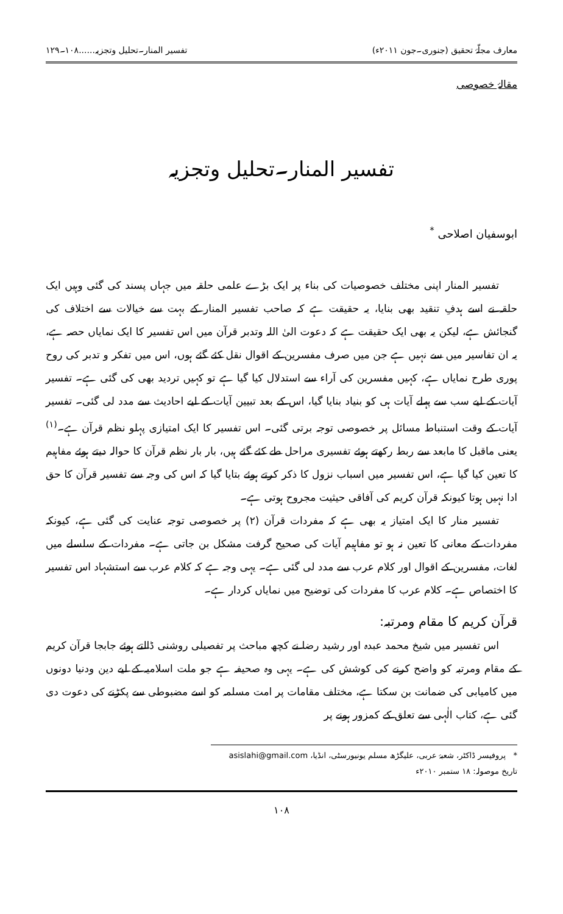معارف مجلّۂ تحقیق (جنوری۔جون ۲۰۱۱ء) تفسیر المنار۔تحلیل وتجزیہ......۱۰۸۔۱۲۹
مقالۂ خصوصی
تفسیر المنار۔تحلیل وتجزیہ
ابوسفیان اصلاحی <sup>*</sup>
تفسیر المنار اپنی مختلف خصوصیات کی بناء پر ایک بڑے علمی حلقہ میں جہاں پسند کی گئی وہیں ایک حلقہ نے اسے ہدفِ تنقید بھی بنایا، یہ حقیقت ہے کہ صاحب تفسیر المنار کے بہت سے خیالات سے اختلاف کی گنجائش ہے، لیکن یہ بھی ایک حقیقت ہے کہ دعوت الیٰ اللہ وتدبر قرآن میں اس تفسیر کا ایک نمایاں حصہ ہے، یہ ان تفاسیر میں سے نہیں ہے جن میں صرف مفسرین کے اقوال نقل کئے گئے ہوں، اس میں تفکر و تدبر کی روح پوری طرح نمایاں ہے، کہیں مفسرین کی آراء سے استدلال کیا گیا ہے تو کہیں تردید بھی کی گئی ہے۔ تفسیر آیات کے لیے سب سے پہلے آیات ہی کو بنیاد بنایا گیا، اس کے بعد تبیین آیات کے لیے احادیث سے مدد لی گئی۔ تفسیر آیات کے وقت استنباط مسائل پر خصوصی توجہ برتی گئی۔ اس تفسیر کا ایک امتیازی پہلو نظم قرآن ہے۔<sup>(۱)</sup> یعنی ماقبل کا مابعد سے ربط رکھتے ہوئے تفسیری مراحل طے کئے گئے ہیں، بار بار نظم قرآن کا حوالہ دیتے ہوئے مفاہیم کا تعین کیا گیا ہے، اس تفسیر میں اسباب نزول کا ذکر کرتے ہوئے بتایا گیا کہ اس کی وجہ سے تفسیر قرآن کا حق ادا نہیں ہوتا کیونکہ قرآن کریم کی آفاقی حیثیت مجروح ہوتی ہے۔
تفسیر منار کا ایک امتیاز یہ بھی ہے کہ مفردات قرآن (۲) پر خصوصی توجہ عنایت کی گئی ہے، کیونکہ مفردات کے معانی کا تعین نہ ہو تو مفاہیم آیات کی صحیح گرفت مشکل بن جاتی ہے۔ مفردات کے سلسلے میں لغات، مفسرین کے اقوال اور کلام عرب سے مدد لی گئی ہے۔ یہی وجہ ہے کہ کلام عرب سے استشہاد اس تفسیر کا اختصاص ہے۔ کلام عرب کا مفردات کی توضیح میں نمایاں کردار ہے۔
قرآن کریم کا مقام ومرتبہ:
اس تفسیر میں شیخ محمد عبدہ اور رشید رضا نے کچھ مباحث پر تفصیلی روشنی ڈالتے ہوئے جابجا قرآن کریم کے مقام ومرتبہ کو واضح کرنے کی کوشش کی ہے۔ یہی وہ صحیفہ ہے جو ملت اسلامیہ کے لیے دین ودنیا دونوں میں کامیابی کی ضمانت بن سکتا ہے، مختلف مقامات پر امت مسلمہ کو اسے مضبوطی سے پکڑنے کی دعوت دی گئی ہے، کتاب الٰہی سے تعلق کے کمزور ہونے پر
* پروفیسر ڈاکٹر، شعبۂ عربی، علیگڑھ مسلم یونیورسٹی، انڈیا، asislahi@gmail.com
تاریخ موصولہ: ۱۸ ستمبر ۲۰۱۰ء
۱۰۸